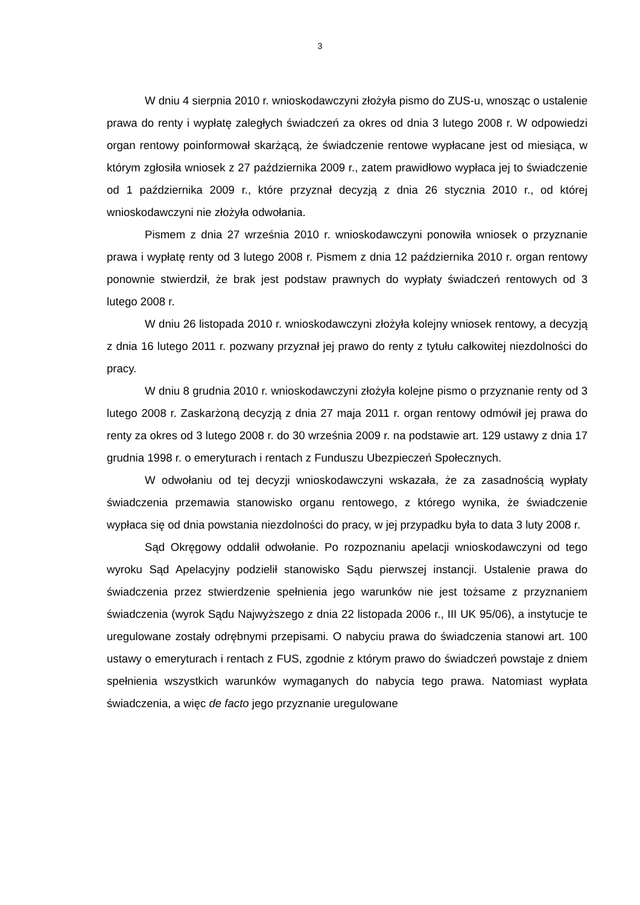3
W dniu 4 sierpnia 2010 r. wnioskodawczyni złożyła pismo do ZUS-u, wnosząc o ustalenie prawa do renty i wypłatę zaległych świadczeń za okres od dnia 3 lutego 2008 r. W odpowiedzi organ rentowy poinformował skarżącą, że świadczenie rentowe wypłacane jest od miesiąca, w którym zgłosiła wniosek z 27 października 2009 r., zatem prawidłowo wypłaca jej to świadczenie od 1 października 2009 r., które przyznał decyzją z dnia 26 stycznia 2010 r., od której wnioskodawczyni nie złożyła odwołania.
Pismem z dnia 27 września 2010 r. wnioskodawczyni ponowiła wniosek o przyznanie prawa i wypłatę renty od 3 lutego 2008 r. Pismem z dnia 12 października 2010 r. organ rentowy ponownie stwierdził, że brak jest podstaw prawnych do wypłaty świadczeń rentowych od 3 lutego 2008 r.
W dniu 26 listopada 2010 r. wnioskodawczyni złożyła kolejny wniosek rentowy, a decyzją z dnia 16 lutego 2011 r. pozwany przyznał jej prawo do renty z tytułu całkowitej niezdolności do pracy.
W dniu 8 grudnia 2010 r. wnioskodawczyni złożyła kolejne pismo o przyznanie renty od 3 lutego 2008 r. Zaskarżoną decyzją z dnia 27 maja 2011 r. organ rentowy odmówił jej prawa do renty za okres od 3 lutego 2008 r. do 30 września 2009 r. na podstawie art. 129 ustawy z dnia 17 grudnia 1998 r. o emeryturach i rentach z Funduszu Ubezpieczeń Społecznych.
W odwołaniu od tej decyzji wnioskodawczyni wskazała, że za zasadnością wypłaty świadczenia przemawia stanowisko organu rentowego, z którego wynika, że świadczenie wypłaca się od dnia powstania niezdolności do pracy, w jej przypadku była to data 3 luty 2008 r.
Sąd Okręgowy oddalił odwołanie. Po rozpoznaniu apelacji wnioskodawczyni od tego wyroku Sąd Apelacyjny podzielił stanowisko Sądu pierwszej instancji. Ustalenie prawa do świadczenia przez stwierdzenie spełnienia jego warunków nie jest tożsame z przyznaniem świadczenia (wyrok Sądu Najwyższego z dnia 22 listopada 2006 r., III UK 95/06), a instytucje te uregulowane zostały odrębnymi przepisami. O nabyciu prawa do świadczenia stanowi art. 100 ustawy o emeryturach i rentach z FUS, zgodnie z którym prawo do świadczeń powstaje z dniem spełnienia wszystkich warunków wymaganych do nabycia tego prawa. Natomiast wypłata świadczenia, a więc de facto jego przyznanie uregulowane